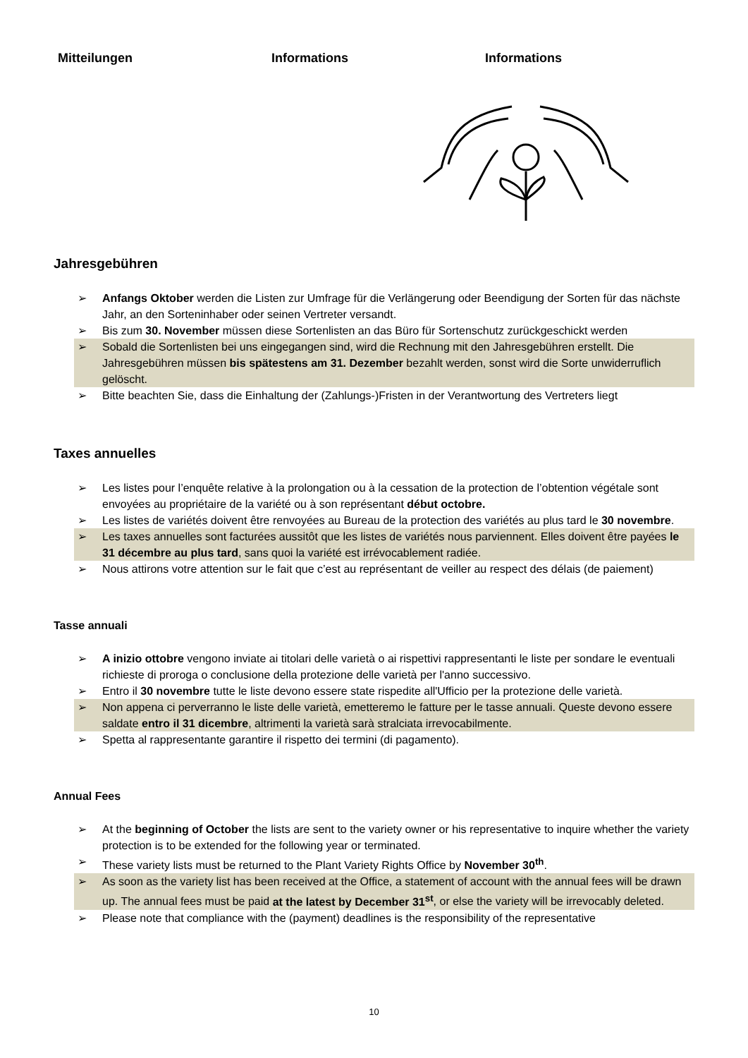Mitteilungen Informations Informations
Jahresgebühren
➢ Anfangs Oktober werden die Listen zur Umfrage für die Verlängerung oder Beendigung der Sorten für das nächste Jahr, an den Sorteninhaber oder seinen Vertreter versandt.
➢ Bis zum 30. November müssen diese Sortenlisten an das Büro für Sortenschutz zurückgeschickt werden
➢ Sobald die Sortenlisten bei uns eingegangen sind, wird die Rechnung mit den Jahresgebühren erstellt. Die Jahresgebühren müssen bis spätestens am 31. Dezember bezahlt werden, sonst wird die Sorte unwiderruflich gelöscht.
➢ Bitte beachten Sie, dass die Einhaltung der (Zahlungs-)Fristen in der Verantwortung des Vertreters liegt
Taxes annuelles
➢ Les listes pour l’enquête relative à la prolongation ou à la cessation de la protection de l’obtention végétale sont envoyées au propriétaire de la variété ou à son représentant début octobre.
➢ Les listes de variétés doivent être renvoyées au Bureau de la protection des variétés au plus tard le 30 novembre.
➢ Les taxes annuelles sont facturées aussitôt que les listes de variétés nous parviennent. Elles doivent être payées le 31 décembre au plus tard, sans quoi la variété est irrévocablement radiée.
➢ Nous attirons votre attention sur le fait que c’est au représentant de veiller au respect des délais (de paiement)
Tasse annuali
➢ A inizio ottobre vengono inviate ai titolari delle varietà o ai rispettivi rappresentanti le liste per sondare le eventuali richieste di proroga o conclusione della protezione delle varietà per l'anno successivo.
➢ Entro il 30 novembre tutte le liste devono essere state rispedite all'Ufficio per la protezione delle varietà.
➢ Non appena ci perverranno le liste delle varietà, emetteremo le fatture per le tasse annuali. Queste devono essere saldate entro il 31 dicembre, altrimenti la varietà sarà stralciata irrevocabilmente.
➢ Spetta al rappresentante garantire il rispetto dei termini (di pagamento).
Annual Fees
➢ At the beginning of October the lists are sent to the variety owner or his representative to inquire whether the variety protection is to be extended for the following year or terminated.
➢ These variety lists must be returned to the Plant Variety Rights Office by November 30<sup>th</sup>.
➢ As soon as the variety list has been received at the Office, a statement of account with the annual fees will be drawn up. The annual fees must be paid at the latest by December 31<sup>st</sup>, or else the variety will be irrevocably deleted.
➢ Please note that compliance with the (payment) deadlines is the responsibility of the representative
10